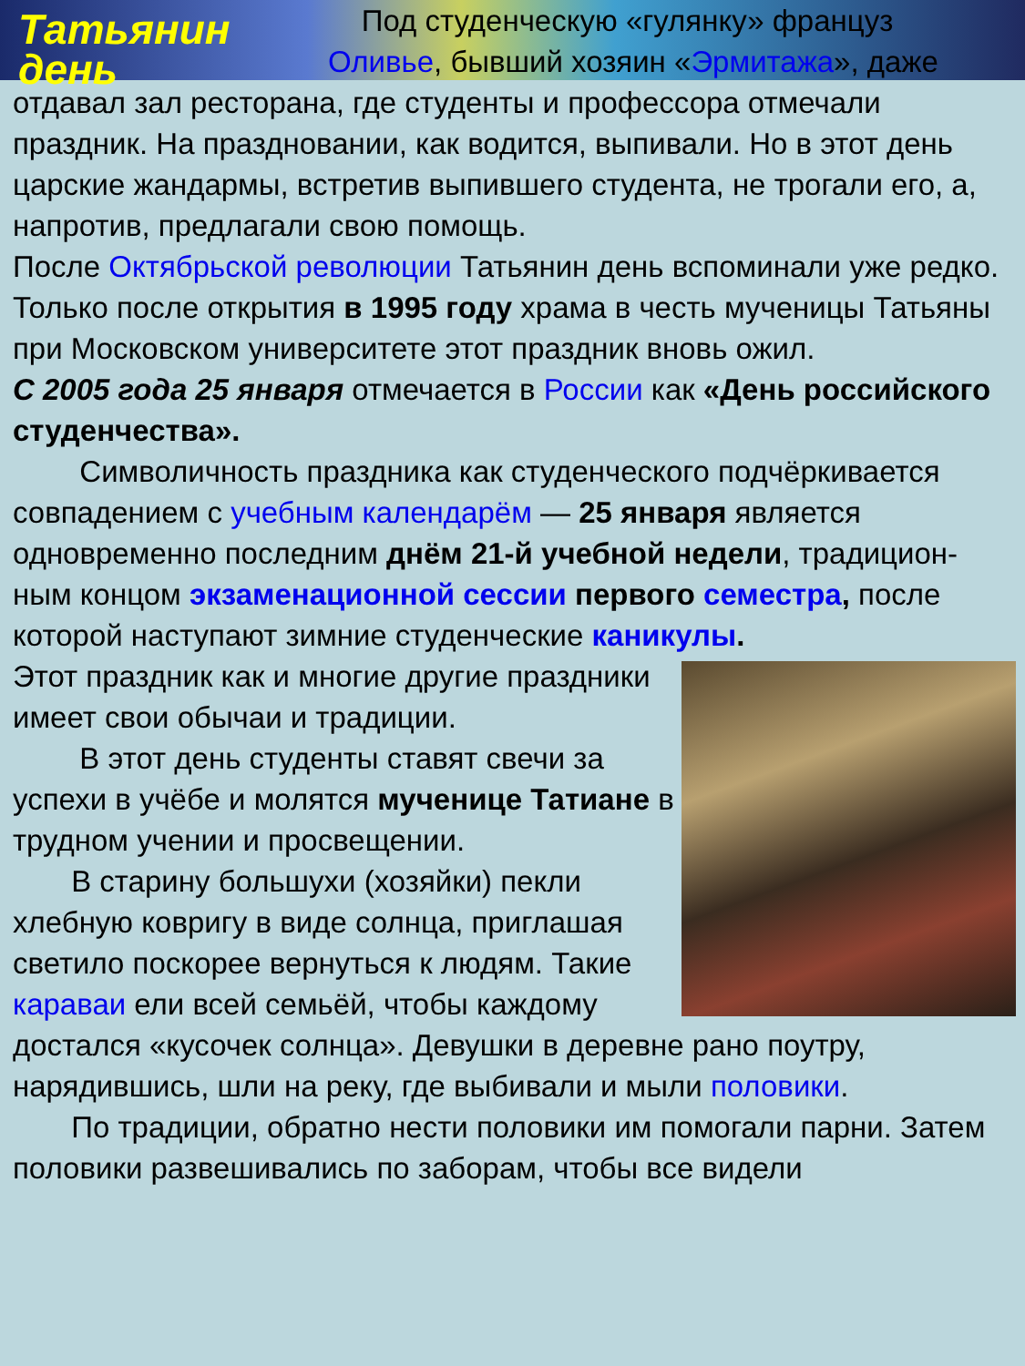Татьянин день
Под студенческую «гулянку» француз Оливье, бывший хозяин «Эрмитажа», даже отдавал зал ресторана, где студенты и профессора отмечали праздник. На праздновании, как водится, выпивали. Но в этот день царские жандармы, встретив выпившего студента, не трогали его, а, напротив, предлагали свою помощь.
После Октябрьской революции Татьянин день вспоминали уже редко. Только после открытия в 1995 году храма в честь мученицы Татьяны при Московском университете этот праздник вновь ожил.
С 2005 года 25 января отмечается в России как «День российского студенчества».
Символичность праздника как студенческого подчёркивается совпадением с учебным календарём — 25 января является одновременно последним днём 21-й учебной недели, традицион-ным концом экзаменационной сессии первого семестра, после которой наступают зимние студенческие каникулы.
Этот праздник как и многие другие праздники имеет свои обычаи и традиции.
В этот день студенты ставят свечи за успехи в учёбе и молятся мученице Татиане в трудном учении и просвещении.
В старину большухи (хозяйки) пекли хлебную ковригу в виде солнца, приглашая светило поскорее вернуться к людям. Такие караваи ели всей семьёй, чтобы каждому достался «кусочек солнца». Девушки в деревне рано поутру, нарядившись, шли на реку, где выбивали и мыли половики.
По традиции, обратно нести половики им помогали парни. Затем половики развешивались по заборам, чтобы все видели